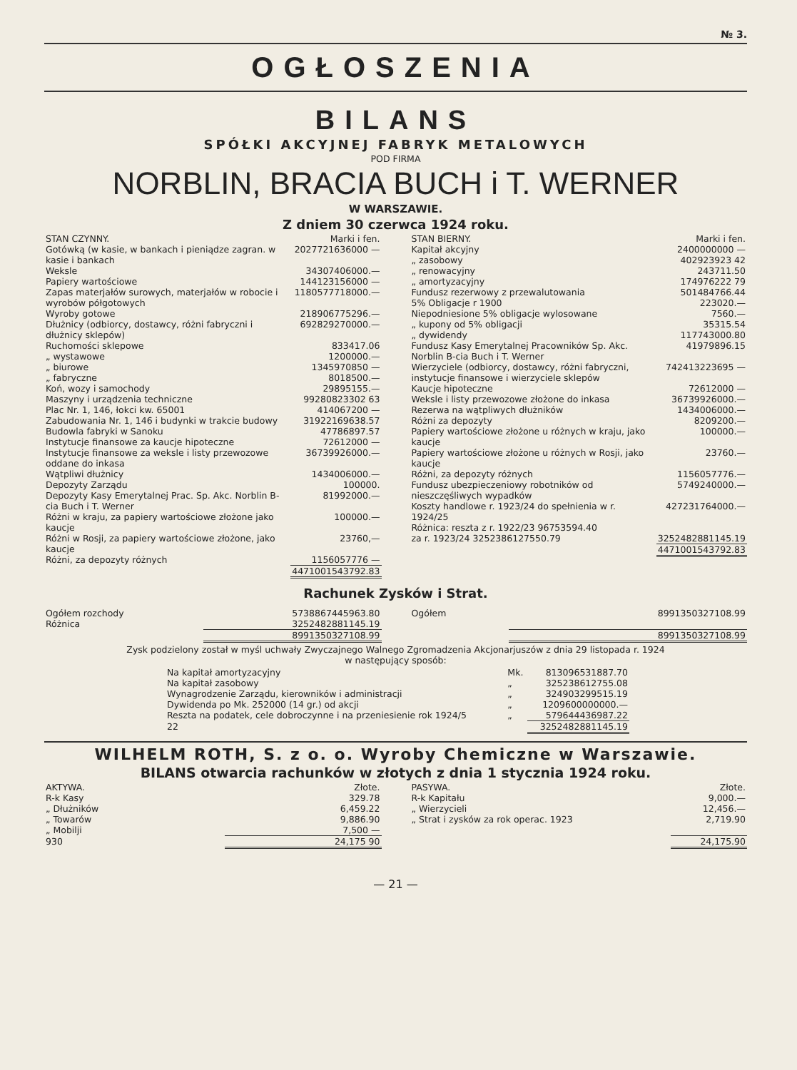№ 3.
OGŁOSZENIA
BILANS
SPÓŁKI AKCYJNEJ FABRYK METALOWYCH
POD FIRMA
NORBLIN, BRACIA BUCH i T. WERNER
W WARSZAWIE.
Z dniem 30 czerwca 1924 roku.
| STAN CZYNNY. | Marki i fen. |
| --- | --- |
| Gotówką (w kasie, w bankach i pieniądze zagran. w kasie i bankach | 2027721636000 — |
| Weksle | 34307406000.— |
| Papiery wartościowe | 144123156000 — |
| Zapas materjałów surowych, materjałów w robocie i wyrobów półgotowych | 1180577718000.— |
| Wyroby gotowe | 218906775296.— |
| Dłużnicy (odbiorcy, dostawcy, różni fabryczni i dłużnicy sklepów) | 692829270000.— |
| Ruchomości sklepowe | 833417.06 |
| „ wystawowe | 1200000.— |
| „ biurowe | 1345970850 — |
| „ fabryczne | 8018500.— |
| Koń, wozy i samochody | 29895155.— |
| Maszyny i urządzenia techniczne | 99280823302 63 |
| Plac Nr. 1, 146, łokci kw. 65001 | 414067200 — |
| Zabudowania Nr. 1, 146 i budynki w trakcie budowy | 31922169638.57 |
| Budowla fabryki w Sanoku | 47786897.57 |
| Instytucje finansowe za kaucje hipoteczne | 72612000 — |
| Instytucje finansowe za weksle i listy przewozowe oddane do inkasa | 36739926000.— |
| Wątpliwi dłużnicy | 1434006000.— |
| Depozyty Zarządu | 100000. |
| Depozyty Kasy Emerytalnej Prac. Sp. Akc. Norblin B-cia Buch i T. Werner | 81992000.— |
| Różni w kraju, za papiery wartościowe złożone jako kaucje | 100000.— |
| Różni w Rosji, za papiery wartościowe złożone, jako kaucje | 23760,— |
| Różni, za depozyty różnych | 1156057776 — |
| | 4471001543792.83 |
| STAN BIERNY. | Marki i fen. |
| --- | --- |
| Kapitał akcyjny | 2400000000 — |
| „ zasobowy | 402923923 42 |
| „ renowacyjny | 243711.50 |
| „ amortyzacyjny | 174976222 79 |
| Fundusz rezerwowy z przewalutowania | 501484766.44 |
| 5% Obligacje r 1900 | 223020.— |
| Niepodniesione 5% obligacje wylosowane | 7560.— |
| „ kupony od 5% obligacji | 35315.54 |
| „ dywidendy | 117743000.80 |
| Fundusz Kasy Emerytalnej Pracowników Sp. Akc. Norblin B-cia Buch i T. Werner | 41979896.15 |
| Wierzyciele (odbiorcy, dostawcy, różni fabryczni, instytucje finansowe i wierzyciele sklepów | 742413223695 — |
| Kaucje hipoteczne | 72612000 — |
| Weksle i listy przewozowe złożone do inkasa | 36739926000.— |
| Rezerwa na wątpliwych dłużników | 1434006000.— |
| Różni za depozyty | 8209200.— |
| Papiery wartościowe złożone u różnych w kraju, jako kaucje | 100000.— |
| Papiery wartościowe złożone u różnych w Rosji, jako kaucje | 23760.— |
| Różni, za depozyty różnych | 1156057776.— |
| Fundusz ubezpieczeniowy robotników od nieszczęśliwych wypadków | 5749240000.— |
| Koszty handlowe r. 1923/24 do spełnienia w r. 1924/25 | 427231764000.— |
| Różnica: reszta z r. 1922/23 96753594.40 za r. 1923/24 3252386127550.79 | 3252482881145.19 |
| | 4471001543792.83 |
Rachunek Zysków i Strat.
| Ogółem rozchody | 5738867445963.80 |
| Różnica | 3252482881145.19 |
| | 8991350327108.99 |
| Ogółem | 8991350327108.99 |
| | 8991350327108.99 |
Zysk podzielony został w myśl uchwały Zwyczajnego Walnego Zgromadzenia Akcjonarjuszów z dnia 29 listopada r. 1924
w następujący sposób:
| Na kapitał amortyzacyjny | Mk. | 813096531887.70 |
| Na kapitał zasobowy | „ | 325238612755.08 |
| Wynagrodzenie Zarządu, kierowników i administracji | „ | 324903299515.19 |
| Dywidenda po Mk. 252000 (14 gr.) od akcji | „ | 1209600000000.— |
| Reszta na podatek, cele dobroczynne i na przeniesienie rok 1924/5 | „ | 579644436987.22 |
| 22 | | 3252482881145.19 |
WILHELM ROTH, S. z o. o. Wyroby Chemiczne w Warszawie.
BILANS otwarcia rachunków w złotych z dnia 1 stycznia 1924 roku.
| AKTYWA. | Złote. |
| --- | --- |
| R-k Kasy | 329.78 |
| „ Dłużników | 6,459.22 |
| „ Towarów | 9,886.90 |
| „ Mobilji | 7,500 — |
| 930 | 24,175 90 |
| PASYWA. | Złote. |
| --- | --- |
| R-k Kapitału | 9,000.— |
| „ Wierzycieli | 12,456.— |
| „ Strat i zysków za rok operac. 1923 | 2,719.90 |
| | 24,175.90 |
— 21 —